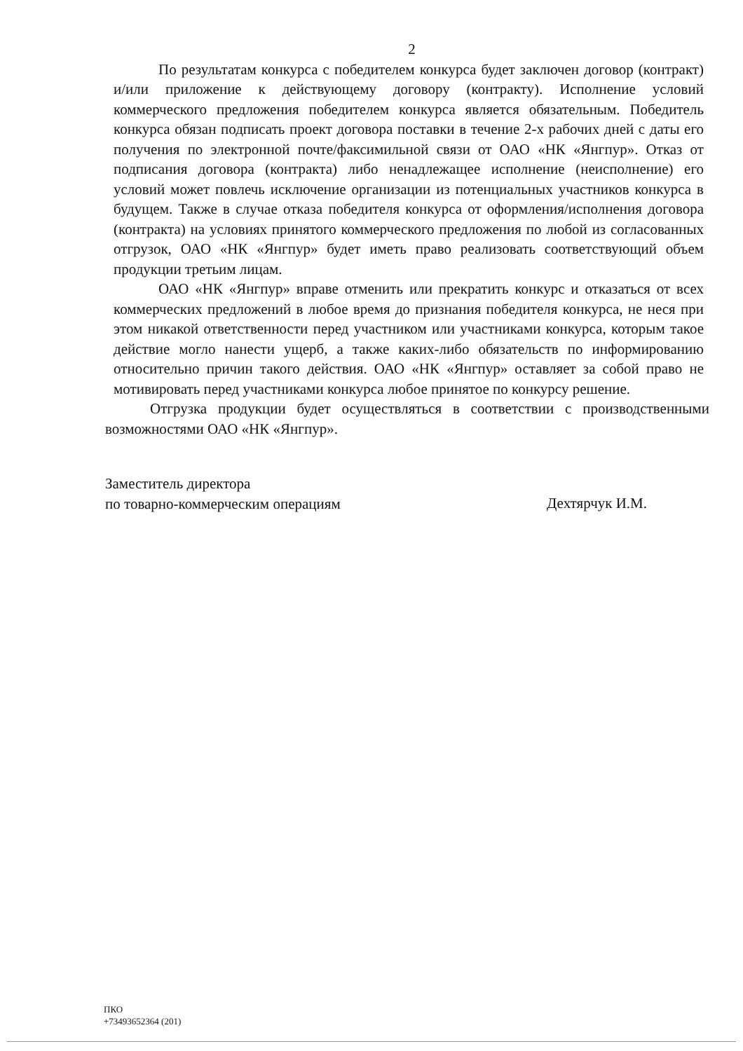2
По результатам конкурса с победителем конкурса будет заключен договор (контракт) и/или приложение к действующему договору (контракту). Исполнение условий коммерческого предложения победителем конкурса является обязательным. Победитель конкурса обязан подписать проект договора поставки в течение 2-х рабочих дней с даты его получения по электронной почте/факсимильной связи от ОАО «НК «Янгпур». Отказ от подписания договора (контракта) либо ненадлежащее исполнение (неисполнение) его условий может повлечь исключение организации из потенциальных участников конкурса в будущем. Также в случае отказа победителя конкурса от оформления/исполнения договора (контракта) на условиях принятого коммерческого предложения по любой из согласованных отгрузок, ОАО «НК «Янгпур» будет иметь право реализовать соответствующий объем продукции третьим лицам.
ОАО «НК «Янгпур» вправе отменить или прекратить конкурс и отказаться от всех коммерческих предложений в любое время до признания победителя конкурса, не неся при этом никакой ответственности перед участником или участниками конкурса, которым такое действие могло нанести ущерб, а также каких-либо обязательств по информированию относительно причин такого действия. ОАО «НК «Янгпур» оставляет за собой право не мотивировать перед участниками конкурса любое принятое по конкурсу решение.
Отгрузка продукции будет осуществляться в соответствии с производственными возможностями ОАО «НК «Янгпур».
Заместитель директора
по товарно-коммерческим операциям
Дехтярчук И.М.
ПКО
+73493652364 (201)